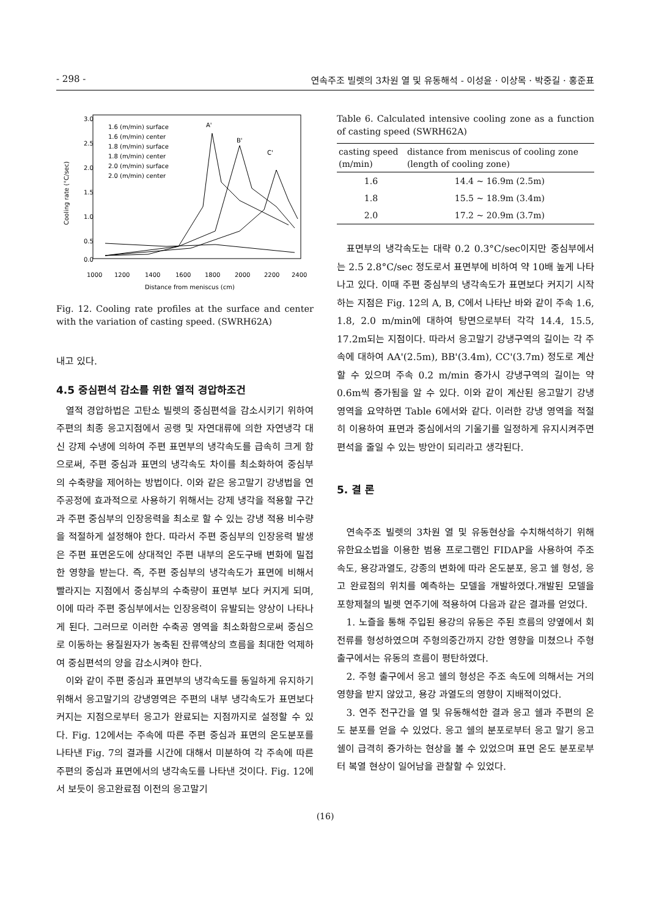- 298 - 연속주조 빌렛의 3차원 열 및 유동해석 - 이성윤 · 이상목 · 박중길 · 홍준표
3.0
2.5
2.0
1.5
1.0
0.5
0.0
1000
1200
1400
1600
1800
2000
2200
2400
Distance from meniscus (cm)
Cooling rate (°C/sec)
1.6 (m/min) surface
1.6 (m/min) center
1.8 (m/min) surface
1.8 (m/min) center
2.0 (m/min) surface
2.0 (m/min) center
A'
B'
C'
Fig. 12. Cooling rate profiles at the surface and center with the variation of casting speed. (SWRH62A)
내고 있다.
4.5 중심편석 감소를 위한 열적 경압하조건
열적 경압하법은 고탄소 빌렛의 중심편석을 감소시키기 위하여 주편의 최종 응고지점에서 공랭 및 자연대류에 의한 자연냉각 대신 강제 수냉에 의하여 주편 표면부의 냉각속도를 급속히 크게 함으로써, 주편 중심과 표면의 냉각속도 차이를 최소화하여 중심부의 수축량을 제어하는 방법이다. 이와 같은 응고말기 강냉법을 연주공정에 효과적으로 사용하기 위해서는 강제 냉각을 적용할 구간과 주편 중심부의 인장응력을 최소로 할 수 있는 강냉 적용 비수량을 적절하게 설정해야 한다. 따라서 주편 중심부의 인장응력 발생은 주편 표면온도에 상대적인 주편 내부의 온도구배 변화에 밀접한 영향을 받는다. 즉, 주편 중심부의 냉각속도가 표면에 비해서 빨라지는 지점에서 중심부의 수축량이 표면부 보다 커지게 되며, 이에 따라 주편 중심부에서는 인장응력이 유발되는 양상이 나타나게 된다. 그러므로 이러한 수축공 영역을 최소화함으로써 중심으로 이동하는 용질원자가 농축된 잔류액상의 흐름을 최대한 억제하여 중심편석의 양을 감소시켜야 한다.
이와 같이 주편 중심과 표면부의 냉각속도를 동일하게 유지하기 위해서 응고말기의 강냉영역은 주편의 내부 냉각속도가 표면보다 커지는 지점으로부터 응고가 완료되는 지점까지로 설정할 수 있다. Fig. 12에서는 주속에 따른 주편 중심과 표면의 온도분포를 나타낸 Fig. 7의 결과를 시간에 대해서 미분하여 각 주속에 따른 주편의 중심과 표면에서의 냉각속도를 나타낸 것이다. Fig. 12에서 보듯이 응고완료점 이전의 응고말기
Table 6. Calculated intensive cooling zone as a function of casting speed (SWRH62A)
| casting speed (m/min) | distance from meniscus of cooling zone (length of cooling zone) |
| --- | --- |
| 1.6 | 14.4 ~ 16.9m (2.5m) |
| 1.8 | 15.5 ~ 18.9m (3.4m) |
| 2.0 | 17.2 ~ 20.9m (3.7m) |
표면부의 냉각속도는 대략 0.2 0.3°C/sec이지만 중심부에서는 2.5 2.8°C/sec 정도로서 표면부에 비하여 약 10배 높게 나타나고 있다. 이때 주편 중심부의 냉각속도가 표면보다 커지기 시작하는 지점은 Fig. 12의 A, B, C에서 나타난 바와 같이 주속 1.6, 1.8, 2.0 m/min에 대하여 탕면으로부터 각각 14.4, 15.5, 17.2m되는 지점이다. 따라서 응고말기 강냉구역의 길이는 각 주속에 대하여 AA'(2.5m), BB'(3.4m), CC'(3.7m) 정도로 계산할 수 있으며 주속 0.2 m/min 증가시 강냉구역의 길이는 약 0.6m씩 증가됨을 알 수 있다. 이와 같이 계산된 응고말기 강냉 영역을 요약하면 Table 6에서와 같다. 이러한 강냉 영역을 적절히 이용하여 표면과 중심에서의 기울기를 일정하게 유지시켜주면 편석을 줄일 수 있는 방안이 되리라고 생각된다.
5. 결 론
연속주조 빌렛의 3차원 열 및 유동현상을 수치해석하기 위해 유한요소법을 이용한 범용 프로그램인 FIDAP을 사용하여 주조속도, 용강과열도, 강종의 변화에 따라 온도분포, 응고 쉘 형성, 응고 완료점의 위치를 예측하는 모델을 개발하였다.개발된 모델을 포항제철의 빌렛 연주기에 적용하여 다음과 같은 결과를 얻었다.
1. 노즐을 통해 주입된 용강의 유동은 주된 흐름의 양옆에서 회전류를 형성하였으며 주형의중간까지 강한 영향을 미쳤으나 주형 출구에서는 유동의 흐름이 평탄하였다.
2. 주형 출구에서 응고 쉘의 형성은 주조 속도에 의해서는 거의 영향을 받지 않았고, 용강 과열도의 영향이 지배적이었다.
3. 연주 전구간을 열 및 유동해석한 결과 응고 쉘과 주편의 온도 분포를 얻을 수 있었다. 응고 쉘의 분포로부터 응고 말기 응고 쉘이 급격히 증가하는 현상을 볼 수 있었으며 표면 온도 분포로부터 복열 현상이 일어남을 관찰할 수 있었다.
(16)